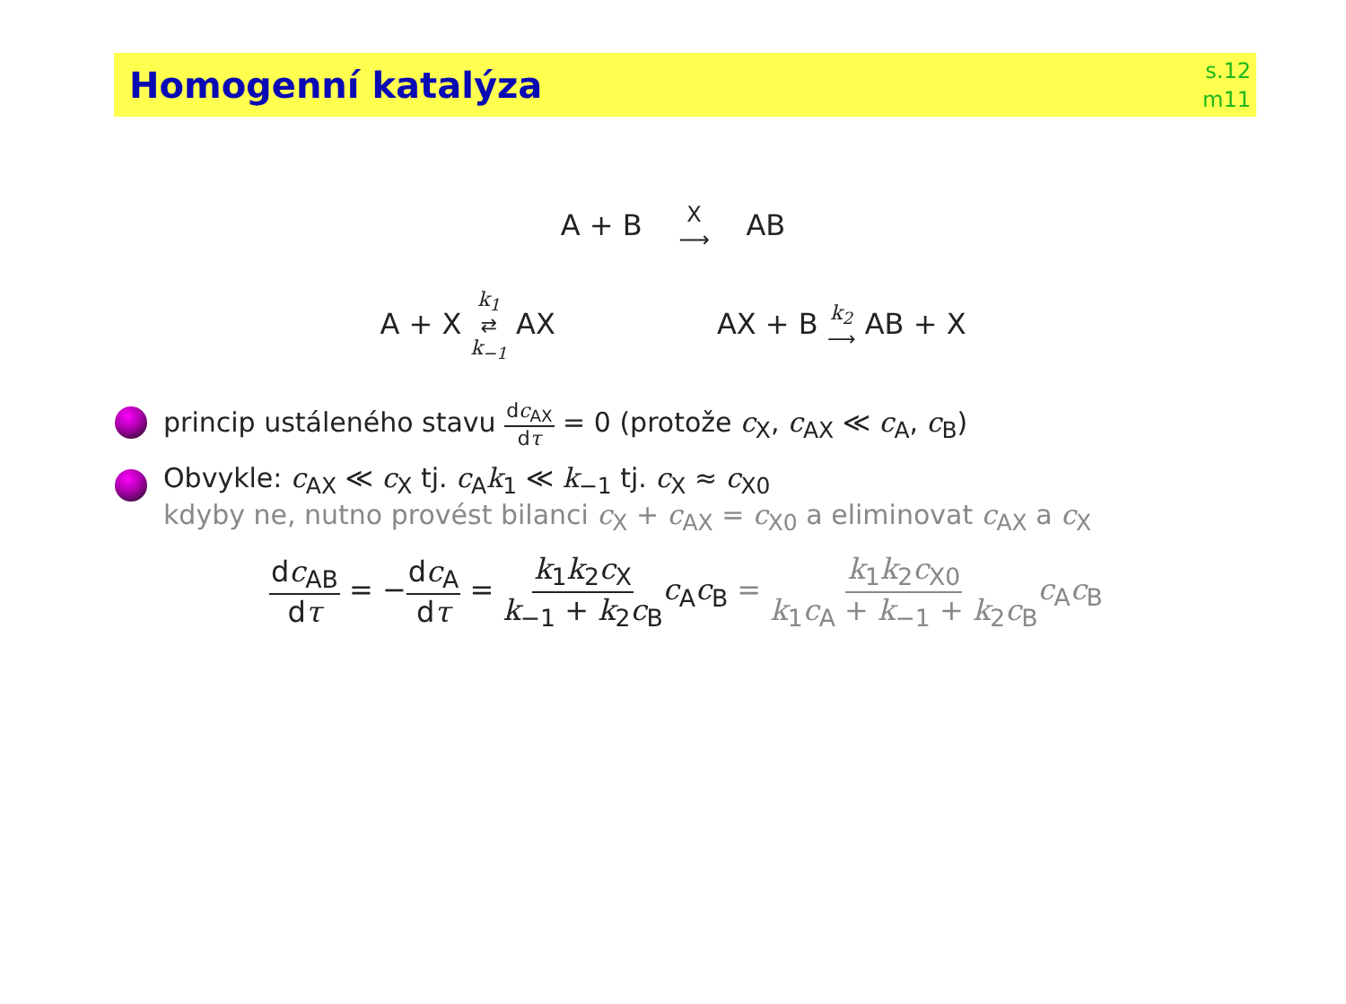Homogenní katalýza
s.12
m11
A + B X ⟶ AB
A + X k<sub>1</sub> ⇄ k<sub>−1</sub> AX AX + B k<sub>2</sub> ⟶ AB + X
princip ustáleného stavu dc<sub>AX</sub> dτ = 0 (protože c<sub>X</sub>, c<sub>AX</sub> ≪ c<sub>A</sub>, c<sub>B</sub>)
Obvykle: c<sub>AX</sub> ≪ c<sub>X</sub> tj. c<sub>A</sub>k<sub>1</sub> ≪ k<sub>−1</sub> tj. c<sub>X</sub> ≈ c<sub>X0</sub>
kdyby ne, nutno provést bilanci c<sub>X</sub> + c<sub>AX</sub> = c<sub>X0</sub> a eliminovat c<sub>AX</sub> a c<sub>X</sub>
dc<sub>AB</sub> dτ = −dc<sub>A</sub> dτ = k<sub>1</sub>k<sub>2</sub>c<sub>X</sub> k<sub>−1</sub> + k<sub>2</sub>c<sub>B</sub> c<sub>A</sub>c<sub>B</sub> = k<sub>1</sub>k<sub>2</sub>c<sub>X0</sub> k<sub>1</sub>c<sub>A</sub> + k<sub>−1</sub> + k<sub>2</sub>c<sub>B</sub> c<sub>A</sub>c<sub>B</sub>